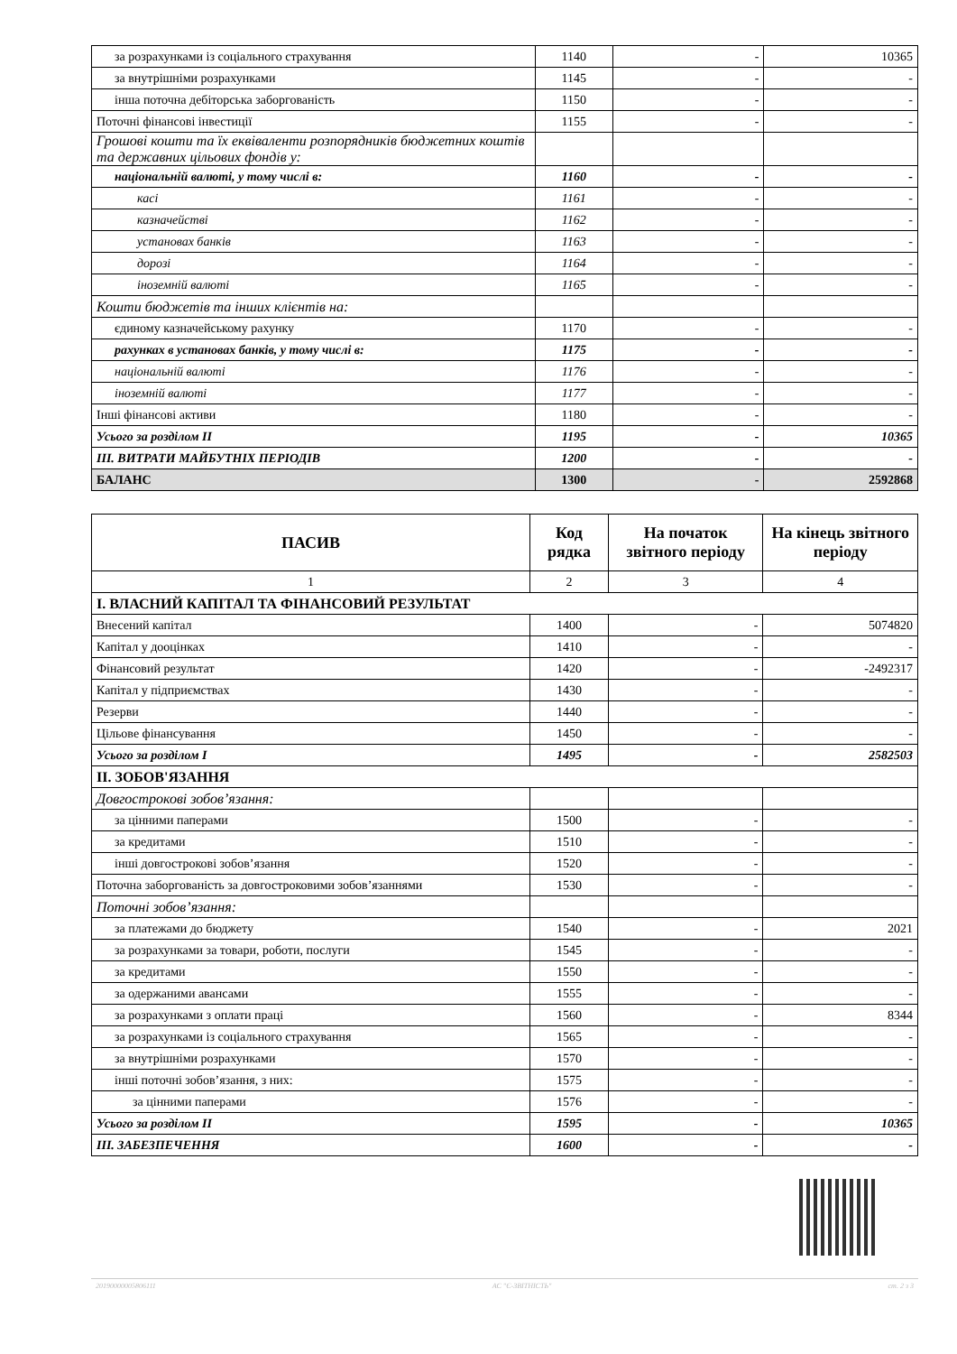| за розрахунками із соціального страхування | 1140 | - | 10365 |
| за внутрішніми розрахунками | 1145 | - | - |
| інша поточна дебіторська заборгованість | 1150 | - | - |
| Поточні фінансові інвестиції | 1155 | - | - |
| Грошові кошти та їх еквіваленти розпорядників бюджетних коштів та державних цільових фондів у: | | | |
| національній валюті, у тому числі в: | 1160 | - | - |
| касі | 1161 | - | - |
| казначействі | 1162 | - | - |
| установах банків | 1163 | - | - |
| дорозі | 1164 | - | - |
| іноземній валюті | 1165 | - | - |
| Кошти бюджетів та інших клієнтів на: | | | |
| єдиному казначейському рахунку | 1170 | - | - |
| рахунках в установах банків, у тому числі в: | 1175 | - | - |
| національній валюті | 1176 | - | - |
| іноземній валюті | 1177 | - | - |
| Інші фінансові активи | 1180 | - | - |
| Усього за розділом II | 1195 | - | 10365 |
| III. ВИТРАТИ МАЙБУТНІХ ПЕРІОДІВ | 1200 | - | - |
| БАЛАНС | 1300 | - | 2592868 |
| ПАСИВ | Код рядка | На початок звітного періоду | На кінець звітного періоду |
| --- | --- | --- | --- |
| 1 | 2 | 3 | 4 |
| I. ВЛАСНИЙ КАПІТАЛ ТА ФІНАНСОВИЙ РЕЗУЛЬТАТ | | | |
| Внесений капітал | 1400 | - | 5074820 |
| Капітал у дооцінках | 1410 | - | - |
| Фінансовий результат | 1420 | - | -2492317 |
| Капітал у підприємствах | 1430 | - | - |
| Резерви | 1440 | - | - |
| Цільове фінансування | 1450 | - | - |
| Усього за розділом I | 1495 | - | 2582503 |
| II. ЗОБОВ'ЯЗАННЯ | | | |
| Довгострокові зобов’язання: | | | |
| за цінними паперами | 1500 | - | - |
| за кредитами | 1510 | - | - |
| інші довгострокові зобов’язання | 1520 | - | - |
| Поточна заборгованість за довгостроковими зобов’язаннями | 1530 | - | - |
| Поточні зобов’язання: | | | |
| за платежами до бюджету | 1540 | - | 2021 |
| за розрахунками за товари, роботи, послуги | 1545 | - | - |
| за кредитами | 1550 | - | - |
| за одержаними авансами | 1555 | - | - |
| за розрахунками з оплати праці | 1560 | - | 8344 |
| за розрахунками із соціального страхування | 1565 | - | - |
| за внутрішніми розрахунками | 1570 | - | - |
| інші поточні зобов’язання, з них: | 1575 | - | - |
| за цінними паперами | 1576 | - | - |
| Усього за розділом II | 1595 | - | 10365 |
| III. ЗАБЕЗПЕЧЕННЯ | 1600 | - | - |
20190000005806111 АС "Є-ЗВІТНІСТЬ" ст. 2 з 3